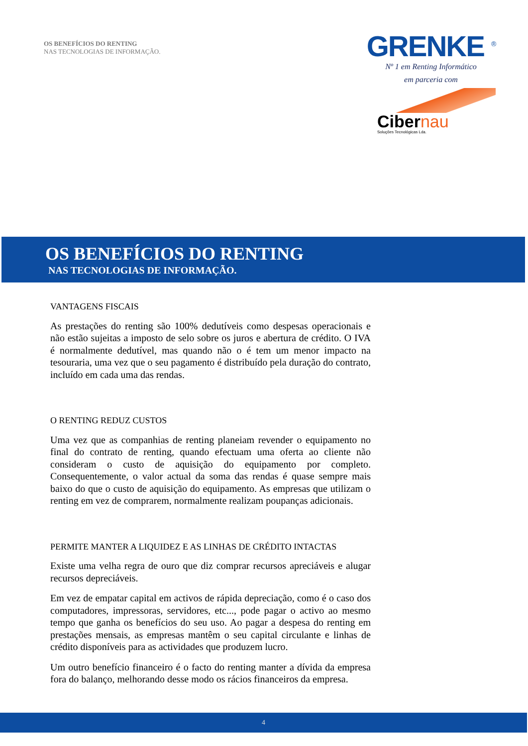OS BENEFÍCIOS DO RENTING
NAS TECNOLOGIAS DE INFORMAÇÃO.
GRENKE <sup>®</sup>
Nº 1 em Renting Informático
em parceria com
Cibernau
Soluções Tecnológicas Lda.
OS BENEFÍCIOS DO RENTING
NAS TECNOLOGIAS DE INFORMAÇÃO.
VANTAGENS FISCAIS
As prestações do renting são 100% dedutíveis como despesas operacionais e não estão sujeitas a imposto de selo sobre os juros e abertura de crédito. O IVA é normalmente dedutível, mas quando não o é tem um menor impacto na tesouraria, uma vez que o seu pagamento é distribuído pela duração do contrato, incluído em cada uma das rendas.
O RENTING REDUZ CUSTOS
Uma vez que as companhias de renting planeiam revender o equipamento no final do contrato de renting, quando efectuam uma oferta ao cliente não consideram o custo de aquisição do equipamento por completo. Consequentemente, o valor actual da soma das rendas é quase sempre mais baixo do que o custo de aquisição do equipamento. As empresas que utilizam o renting em vez de comprarem, normalmente realizam poupanças adicionais.
PERMITE MANTER A LIQUIDEZ E AS LINHAS DE CRÉDITO INTACTAS
Existe uma velha regra de ouro que diz comprar recursos apreciáveis e alugar recursos depreciáveis.
Em vez de empatar capital em activos de rápida depreciação, como é o caso dos computadores, impressoras, servidores, etc..., pode pagar o activo ao mesmo tempo que ganha os benefícios do seu uso. Ao pagar a despesa do renting em prestações mensais, as empresas mantêm o seu capital circulante e linhas de crédito disponíveis para as actividades que produzem lucro.
Um outro benefício financeiro é o facto do renting manter a dívida da empresa fora do balanço, melhorando desse modo os rácios financeiros da empresa.
4